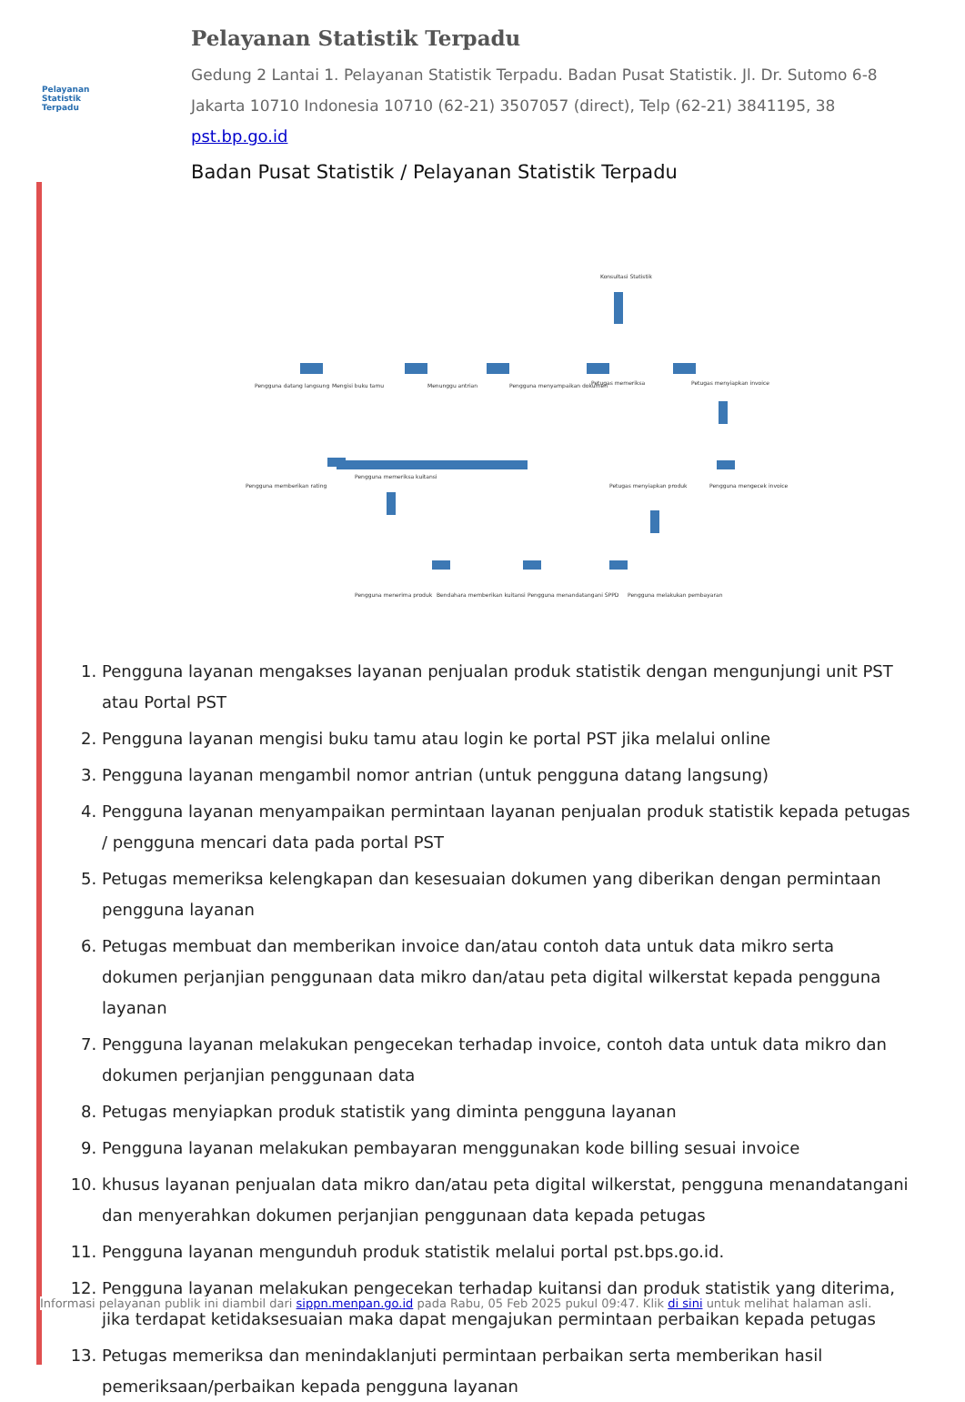Pelayanan
Statistik
Terpadu
Pelayanan Statistik Terpadu
Gedung 2 Lantai 1. Pelayanan Statistik Terpadu. Badan Pusat Statistik. Jl. Dr. Sutomo 6-8
Jakarta 10710 Indonesia 10710 (62-21) 3507057 (direct), Telp (62-21) 3841195, 38
pst.bp.go.id
Badan Pusat Statistik / Pelayanan Statistik Terpadu
Pengguna datang langsung
Mengisi buku tamu
Menunggu antrian
Pengguna menyampaikan dokumen
Petugas memeriksa
Petugas menyiapkan invoice
Konsultasi Statistik
Pengguna memberikan rating
Pengguna memeriksa kuitansi
Petugas menyiapkan produk
Pengguna mengecek invoice
Pengguna menerima produk
Bendahara memberikan kuitansi
Pengguna menandatangani SPPD
Pengguna melakukan pembayaran
1. Pengguna layanan mengakses layanan penjualan produk statistik dengan mengunjungi unit PST atau Portal PST
2. Pengguna layanan mengisi buku tamu atau login ke portal PST jika melalui online
3. Pengguna layanan mengambil nomor antrian (untuk pengguna datang langsung)
4. Pengguna layanan menyampaikan permintaan layanan penjualan produk statistik kepada petugas / pengguna mencari data pada portal PST
5. Petugas memeriksa kelengkapan dan kesesuaian dokumen yang diberikan dengan permintaan pengguna layanan
6. Petugas membuat dan memberikan invoice dan/atau contoh data untuk data mikro serta dokumen perjanjian penggunaan data mikro dan/atau peta digital wilkerstat kepada pengguna layanan
7. Pengguna layanan melakukan pengecekan terhadap invoice, contoh data untuk data mikro dan dokumen perjanjian penggunaan data
8. Petugas menyiapkan produk statistik yang diminta pengguna layanan
9. Pengguna layanan melakukan pembayaran menggunakan kode billing sesuai invoice
10. khusus layanan penjualan data mikro dan/atau peta digital wilkerstat, pengguna menandatangani dan menyerahkan dokumen perjanjian penggunaan data kepada petugas
11. Pengguna layanan mengunduh produk statistik melalui portal pst.bps.go.id.
12. Pengguna layanan melakukan pengecekan terhadap kuitansi dan produk statistik yang diterima, jika terdapat ketidaksesuaian maka dapat mengajukan permintaan perbaikan kepada petugas
13. Petugas memeriksa dan menindaklanjuti permintaan perbaikan serta memberikan hasil pemeriksaan/perbaikan kepada pengguna layanan
Informasi pelayanan publik ini diambil dari sippn.menpan.go.id pada Rabu, 05 Feb 2025 pukul 09:47. Klik di sini untuk melihat halaman asli.